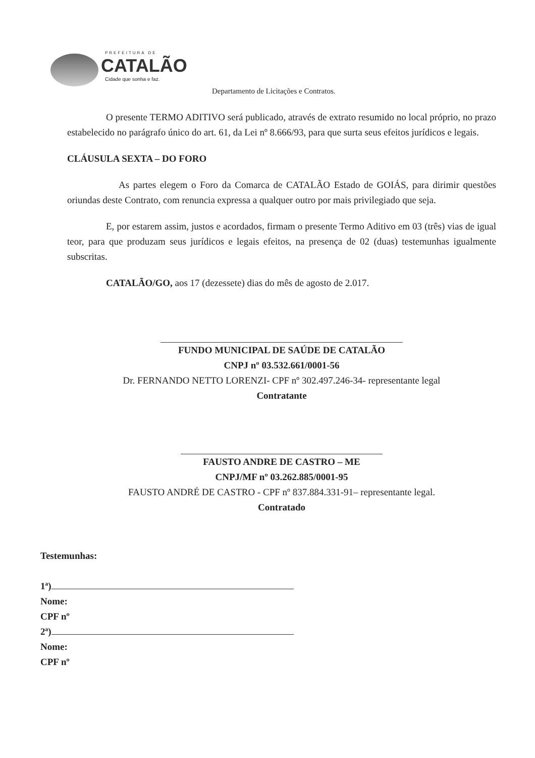PREFEITURA DE
CATALÃO
Cidade que sonha e faz.
Departamento de Licitações e Contratos.
O presente TERMO ADITIVO será publicado, através de extrato resumido no local próprio, no prazo estabelecido no parágrafo único do art. 61, da Lei nº 8.666/93, para que surta seus efeitos jurídicos e legais.
CLÁUSULA SEXTA – DO FORO
As partes elegem o Foro da Comarca de CATALÃO Estado de GOIÁS, para dirimir questões oriundas deste Contrato, com renuncia expressa a qualquer outro por mais privilegiado que seja.
E, por estarem assim, justos e acordados, firmam o presente Termo Aditivo em 03 (três) vias de igual teor, para que produzam seus jurídicos e legais efeitos, na presença de 02 (duas) testemunhas igualmente subscritas.
CATALÃO/GO, aos 17 (dezessete) dias do mês de agosto de 2.017.
FUNDO MUNICIPAL DE SAÚDE DE CATALÃO
CNPJ nº 03.532.661/0001-56
Dr. FERNANDO NETTO LORENZI- CPF nº 302.497.246-34- representante legal
Contratante
FAUSTO ANDRE DE CASTRO – ME
CNPJ/MF nº 03.262.885/0001-95
FAUSTO ANDRÉ DE CASTRO - CPF nº 837.884.331-91– representante legal.
Contratado
Testemunhas:
1ª)
Nome:
CPF nº
2ª)
Nome:
CPF nº